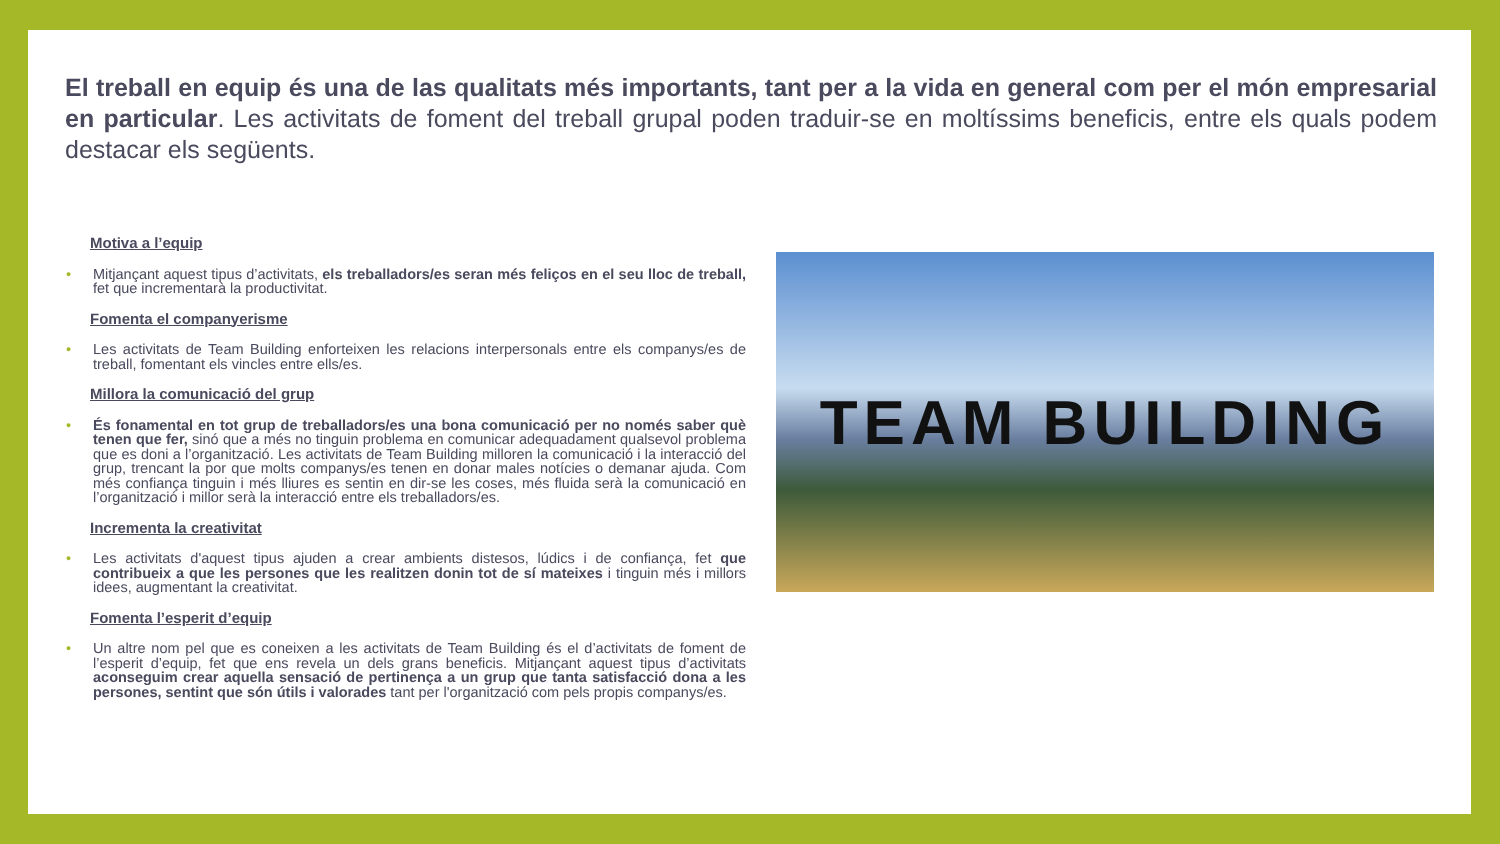El treball en equip és una de las qualitats més importants, tant per a la vida en general com per el món empresarial en particular. Les activitats de foment del treball grupal poden traduir-se en moltíssims beneficis, entre els quals podem destacar els següents.
Motiva a l’equip
• Mitjançant aquest tipus d’activitats, els treballadors/es seran més feliços en el seu lloc de treball, fet que incrementarà la productivitat.
Fomenta el companyerisme
• Les activitats de Team Building enforteixen les relacions interpersonals entre els companys/es de treball, fomentant els vincles entre ells/es.
Millora la comunicació del grup
• És fonamental en tot grup de treballadors/es una bona comunicació per no només saber què tenen que fer, sinó que a més no tinguin problema en comunicar adequadament qualsevol problema que es doni a l’organització. Les activitats de Team Building milloren la comunicació i la interacció del grup, trencant la por que molts companys/es tenen en donar males notícies o demanar ajuda. Com més confiança tinguin i més lliures es sentin en dir-se les coses, més fluida serà la comunicació en l’organització i millor serà la interacció entre els treballadors/es.
Incrementa la creativitat
• Les activitats d'aquest tipus ajuden a crear ambients distesos, lúdics i de confiança, fet que contribueix a que les persones que les realitzen donin tot de sí mateixes i tinguin més i millors idees, augmentant la creativitat.
Fomenta l’esperit d’equip
• Un altre nom pel que es coneixen a les activitats de Team Building és el d’activitats de foment de l’esperit d’equip, fet que ens revela un dels grans beneficis. Mitjançant aquest tipus d’activitats aconseguim crear aquella sensació de pertinença a un grup que tanta satisfacció dona a les persones, sentint que són útils i valorades tant per l'organització com pels propis companys/es.
TEAM BUILDING